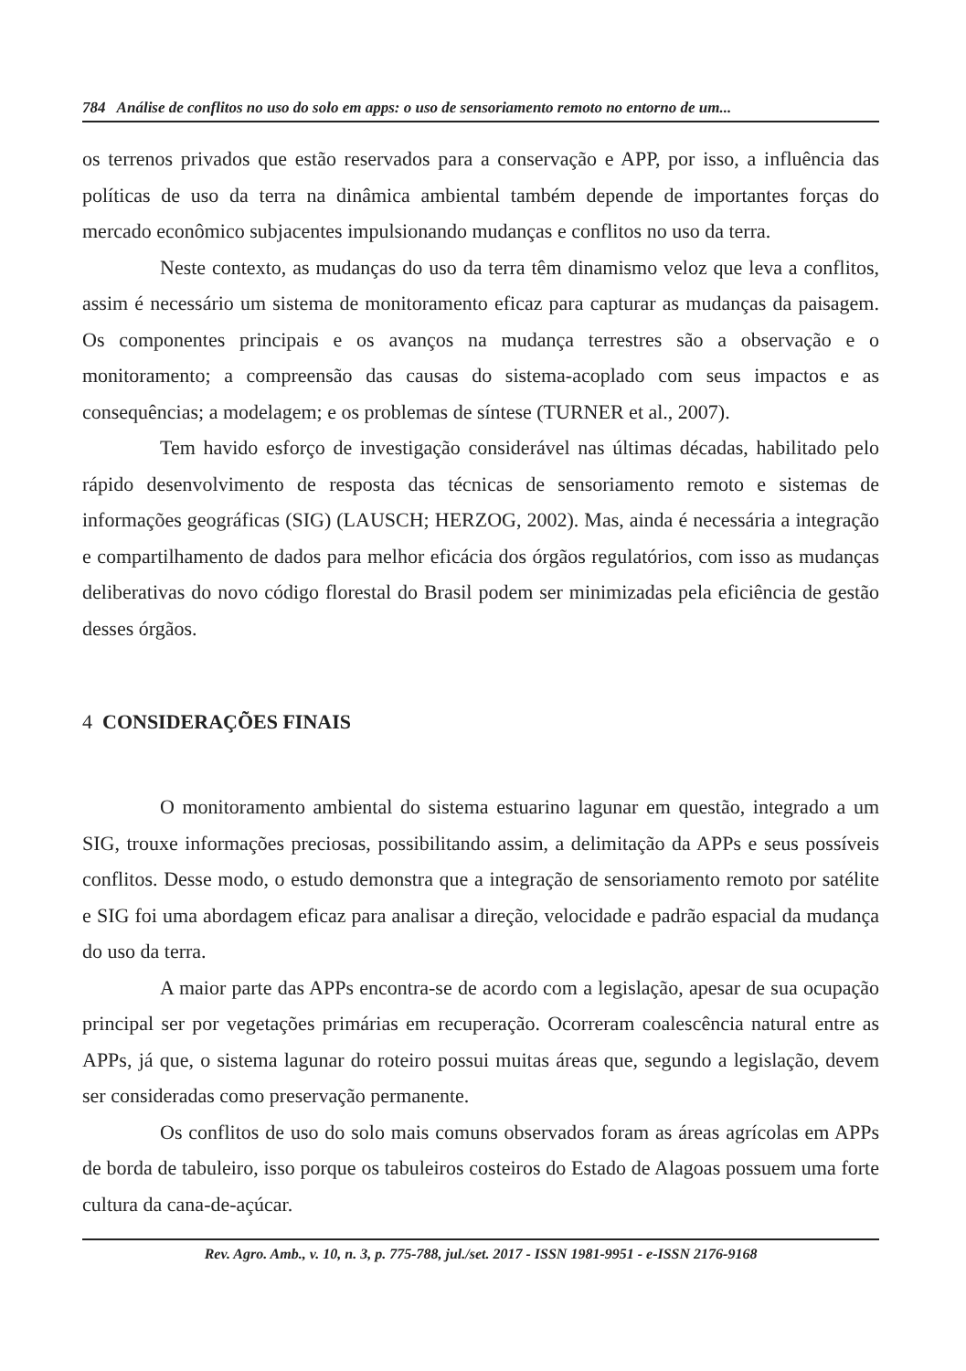784 Análise de conflitos no uso do solo em apps: o uso de sensoriamento remoto no entorno de um...
os terrenos privados que estão reservados para a conservação e APP, por isso, a influência das políticas de uso da terra na dinâmica ambiental também depende de importantes forças do mercado econômico subjacentes impulsionando mudanças e conflitos no uso da terra.
Neste contexto, as mudanças do uso da terra têm dinamismo veloz que leva a conflitos, assim é necessário um sistema de monitoramento eficaz para capturar as mudanças da paisagem. Os componentes principais e os avanços na mudança terrestres são a observação e o monitoramento; a compreensão das causas do sistema-acoplado com seus impactos e as consequências; a modelagem; e os problemas de síntese (TURNER et al., 2007).
Tem havido esforço de investigação considerável nas últimas décadas, habilitado pelo rápido desenvolvimento de resposta das técnicas de sensoriamento remoto e sistemas de informações geográficas (SIG) (LAUSCH; HERZOG, 2002). Mas, ainda é necessária a integração e compartilhamento de dados para melhor eficácia dos órgãos regulatórios, com isso as mudanças deliberativas do novo código florestal do Brasil podem ser minimizadas pela eficiência de gestão desses órgãos.
4 CONSIDERAÇÕES FINAIS
O monitoramento ambiental do sistema estuarino lagunar em questão, integrado a um SIG, trouxe informações preciosas, possibilitando assim, a delimitação da APPs e seus possíveis conflitos. Desse modo, o estudo demonstra que a integração de sensoriamento remoto por satélite e SIG foi uma abordagem eficaz para analisar a direção, velocidade e padrão espacial da mudança do uso da terra.
A maior parte das APPs encontra-se de acordo com a legislação, apesar de sua ocupação principal ser por vegetações primárias em recuperação. Ocorreram coalescência natural entre as APPs, já que, o sistema lagunar do roteiro possui muitas áreas que, segundo a legislação, devem ser consideradas como preservação permanente.
Os conflitos de uso do solo mais comuns observados foram as áreas agrícolas em APPs de borda de tabuleiro, isso porque os tabuleiros costeiros do Estado de Alagoas possuem uma forte cultura da cana-de-açúcar.
Rev. Agro. Amb., v. 10, n. 3, p. 775-788, jul./set. 2017 - ISSN 1981-9951 - e-ISSN 2176-9168